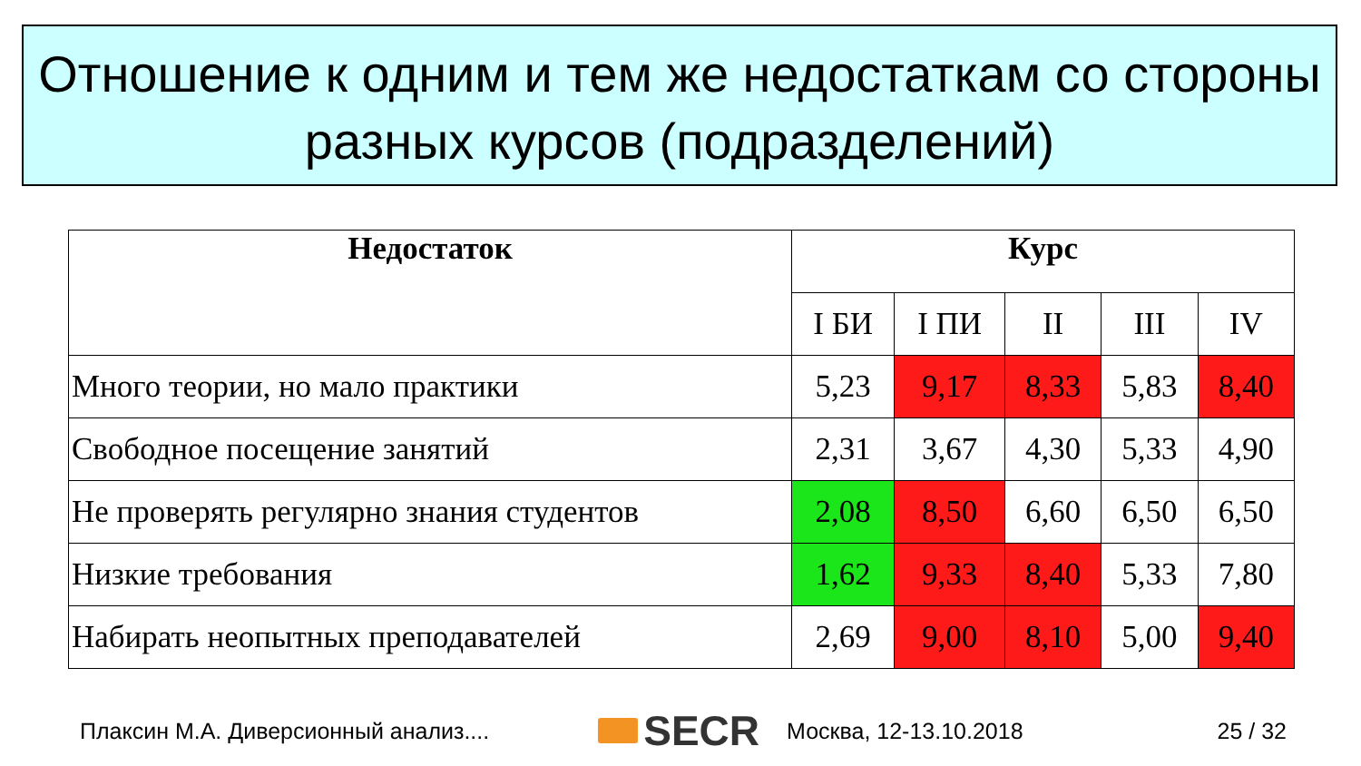Отношение к одним и тем же недостаткам со стороны разных курсов (подразделений)
| Недостаток | Курс | | | | |
| --- | --- | --- | --- | --- | --- |
| | I БИ | I ПИ | II | III | IV |
| Много теории, но мало практики | 5,23 | 9,17 | 8,33 | 5,83 | 8,40 |
| Свободное посещение занятий | 2,31 | 3,67 | 4,30 | 5,33 | 4,90 |
| Не проверять регулярно знания студентов | 2,08 | 8,50 | 6,60 | 6,50 | 6,50 |
| Низкие требования | 1,62 | 9,33 | 8,40 | 5,33 | 7,80 |
| Набирать неопытных преподавателей | 2,69 | 9,00 | 8,10 | 5,00 | 9,40 |
Плаксин М.А. Диверсионный анализ.... SECR Москва, 12-13.10.2018 25 / 32